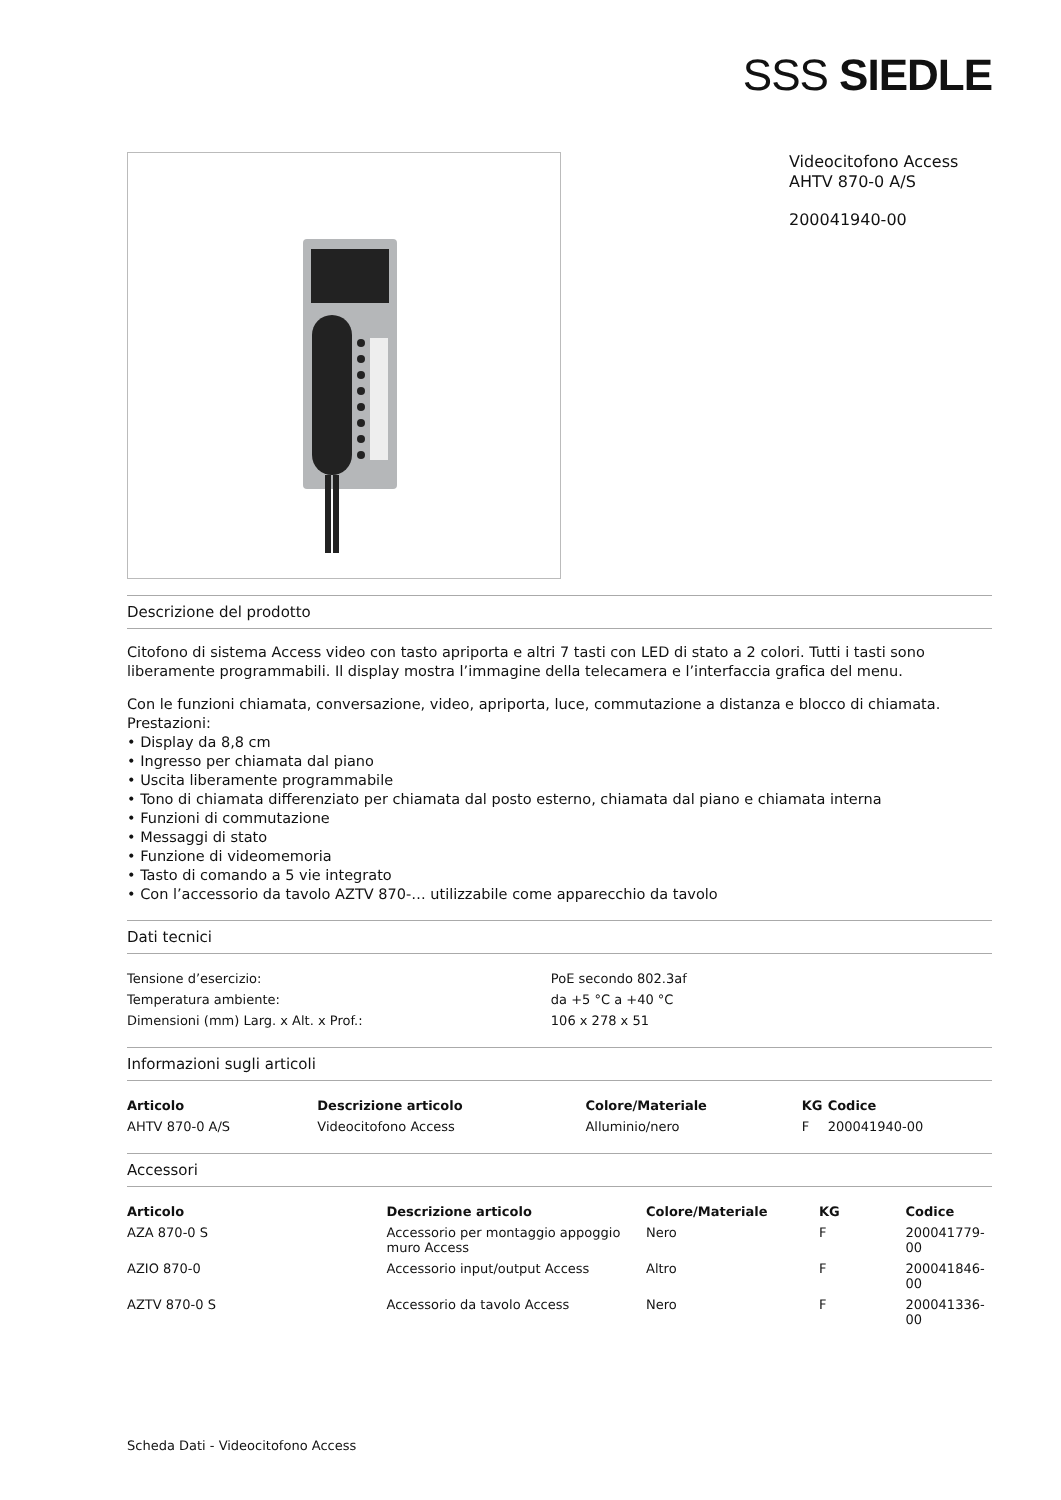SSS SIEDLE
Videocitofono Access
AHTV 870-0 A/S
200041940-00
Descrizione del prodotto
Citofono di sistema Access video con tasto apriporta e altri 7 tasti con LED di stato a 2 colori. Tutti i tasti sono liberamente programmabili. Il display mostra l’immagine della telecamera e l’interfaccia grafica del menu.
Con le funzioni chiamata, conversazione, video, apriporta, luce, commutazione a distanza e blocco di chiamata.
Prestazioni:
• Display da 8,8 cm
• Ingresso per chiamata dal piano
• Uscita liberamente programmabile
• Tono di chiamata differenziato per chiamata dal posto esterno, chiamata dal piano e chiamata interna
• Funzioni di commutazione
• Messaggi di stato
• Funzione di videomemoria
• Tasto di comando a 5 vie integrato
• Con l’accessorio da tavolo AZTV 870-… utilizzabile come apparecchio da tavolo
Dati tecnici
| Tensione d’esercizio: | PoE secondo 802.3af |
| Temperatura ambiente: | da +5 °C a +40 °C |
| Dimensioni (mm) Larg. x Alt. x Prof.: | 106 x 278 x 51 |
Informazioni sugli articoli
| Articolo | Descrizione articolo | Colore/Materiale | KG | Codice |
| --- | --- | --- | --- | --- |
| AHTV 870-0 A/S | Videocitofono Access | Alluminio/nero | F | 200041940-00 |
Accessori
| Articolo | Descrizione articolo | Colore/Materiale | KG | Codice |
| --- | --- | --- | --- | --- |
| AZA 870-0 S | Accessorio per montaggio appoggio muro Access | Nero | F | 200041779-00 |
| AZIO 870-0 | Accessorio input/output Access | Altro | F | 200041846-00 |
| AZTV 870-0 S | Accessorio da tavolo Access | Nero | F | 200041336-00 |
Scheda Dati - Videocitofono Access